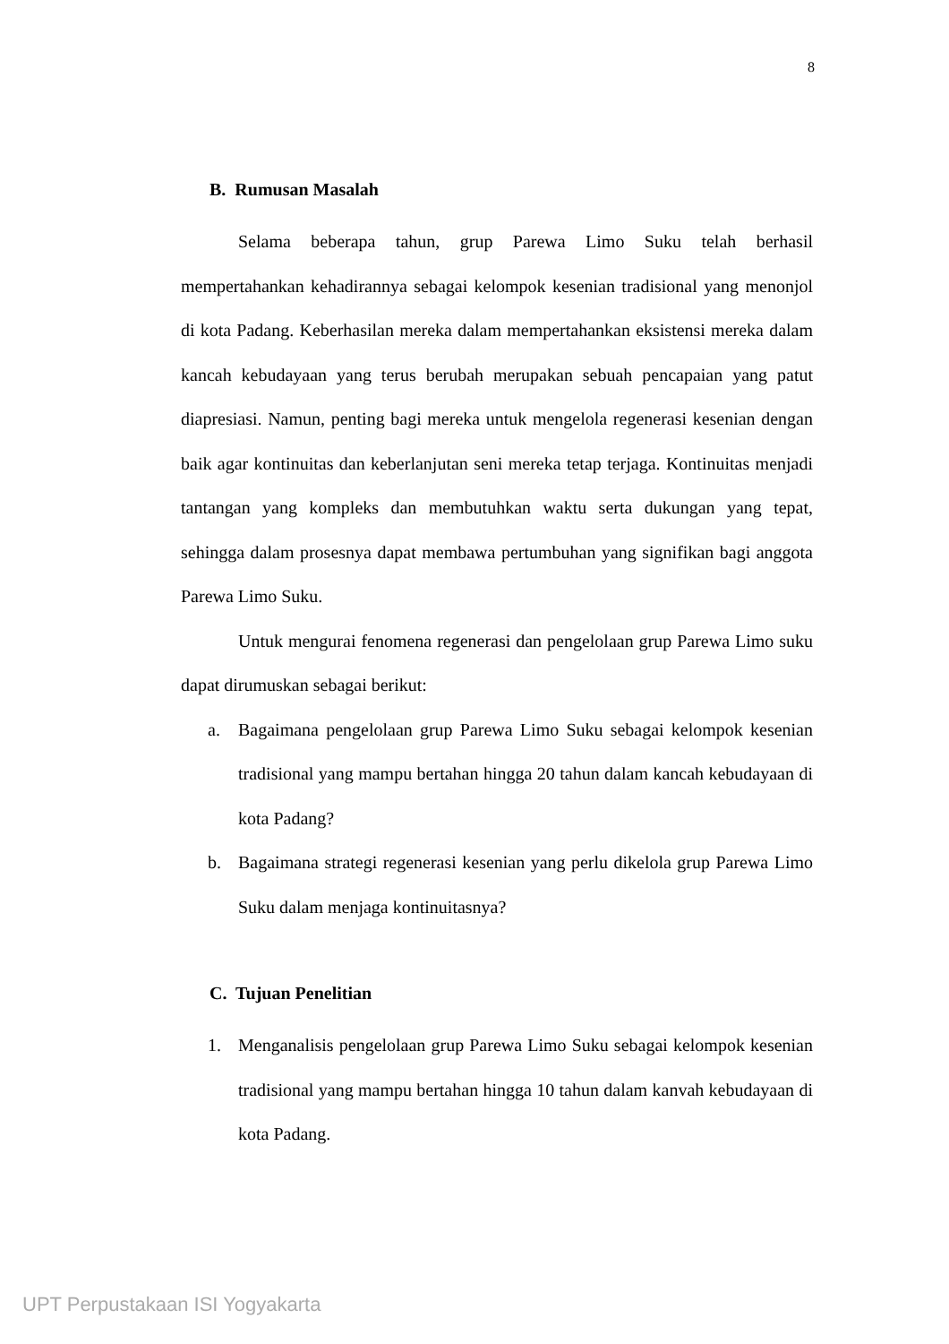8
B. Rumusan Masalah
Selama beberapa tahun, grup Parewa Limo Suku telah berhasil mempertahankan kehadirannya sebagai kelompok kesenian tradisional yang menonjol di kota Padang. Keberhasilan mereka dalam mempertahankan eksistensi mereka dalam kancah kebudayaan yang terus berubah merupakan sebuah pencapaian yang patut diapresiasi. Namun, penting bagi mereka untuk mengelola regenerasi kesenian dengan baik agar kontinuitas dan keberlanjutan seni mereka tetap terjaga. Kontinuitas menjadi tantangan yang kompleks dan membutuhkan waktu serta dukungan yang tepat, sehingga dalam prosesnya dapat membawa pertumbuhan yang signifikan bagi anggota Parewa Limo Suku.
Untuk mengurai fenomena regenerasi dan pengelolaan grup Parewa Limo suku dapat dirumuskan sebagai berikut:
a. Bagaimana pengelolaan grup Parewa Limo Suku sebagai kelompok kesenian tradisional yang mampu bertahan hingga 20 tahun dalam kancah kebudayaan di kota Padang?
b. Bagaimana strategi regenerasi kesenian yang perlu dikelola grup Parewa Limo Suku dalam menjaga kontinuitasnya?
C. Tujuan Penelitian
1. Menganalisis pengelolaan grup Parewa Limo Suku sebagai kelompok kesenian tradisional yang mampu bertahan hingga 10 tahun dalam kanvah kebudayaan di kota Padang.
UPT Perpustakaan ISI Yogyakarta